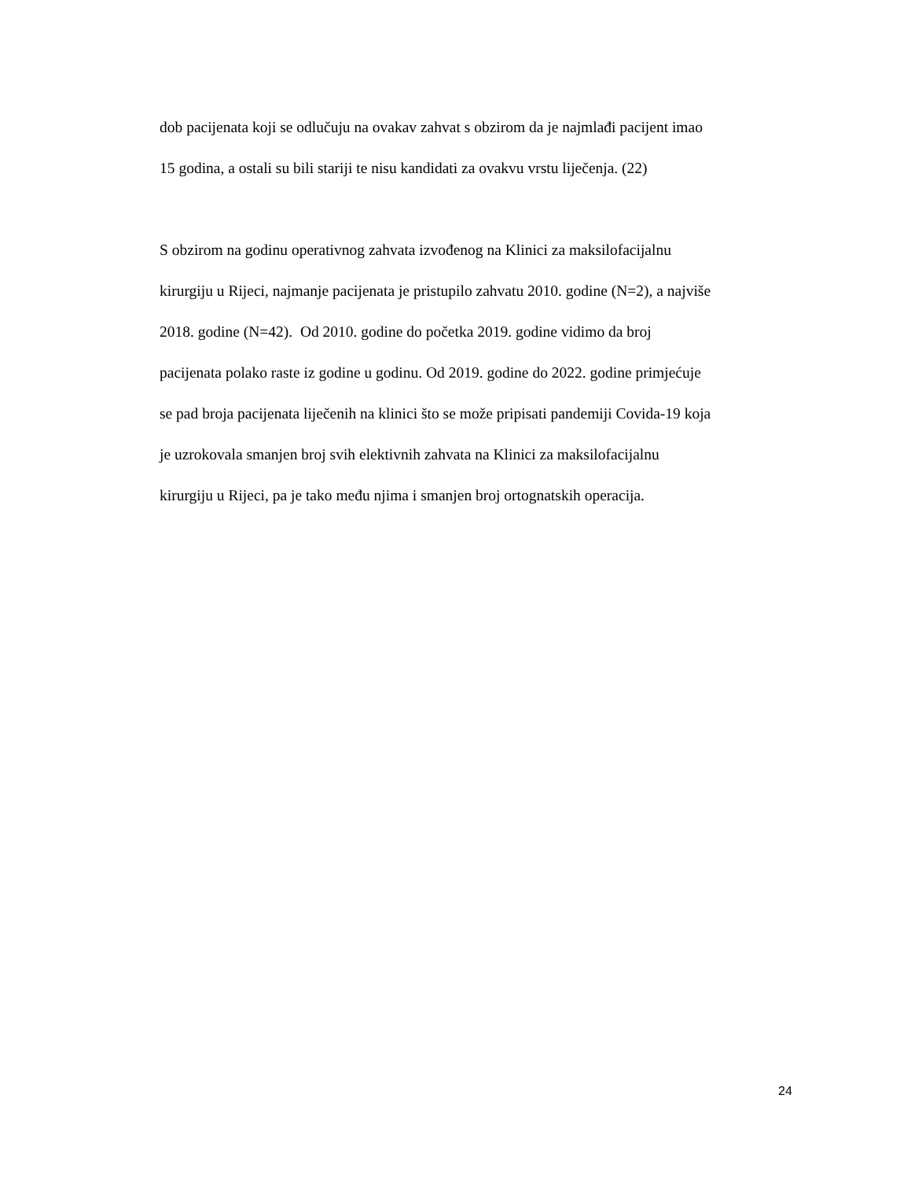dob pacijenata koji se odlučuju na ovakav zahvat s obzirom da je najmlađi pacijent imao
15 godina, a ostali su bili stariji te nisu kandidati za ovakvu vrstu liječenja. (22)
S obzirom na godinu operativnog zahvata izvođenog na Klinici za maksilofacijalnu
kirurgiju u Rijeci, najmanje pacijenata je pristupilo zahvatu 2010. godine (N=2), a najviše
2018. godine (N=42). Od 2010. godine do početka 2019. godine vidimo da broj
pacijenata polako raste iz godine u godinu. Od 2019. godine do 2022. godine primjećuje
se pad broja pacijenata liječenih na klinici što se može pripisati pandemiji Covida-19 koja
je uzrokovala smanjen broj svih elektivnih zahvata na Klinici za maksilofacijalnu
kirurgiju u Rijeci, pa je tako među njima i smanjen broj ortognatskih operacija.
24